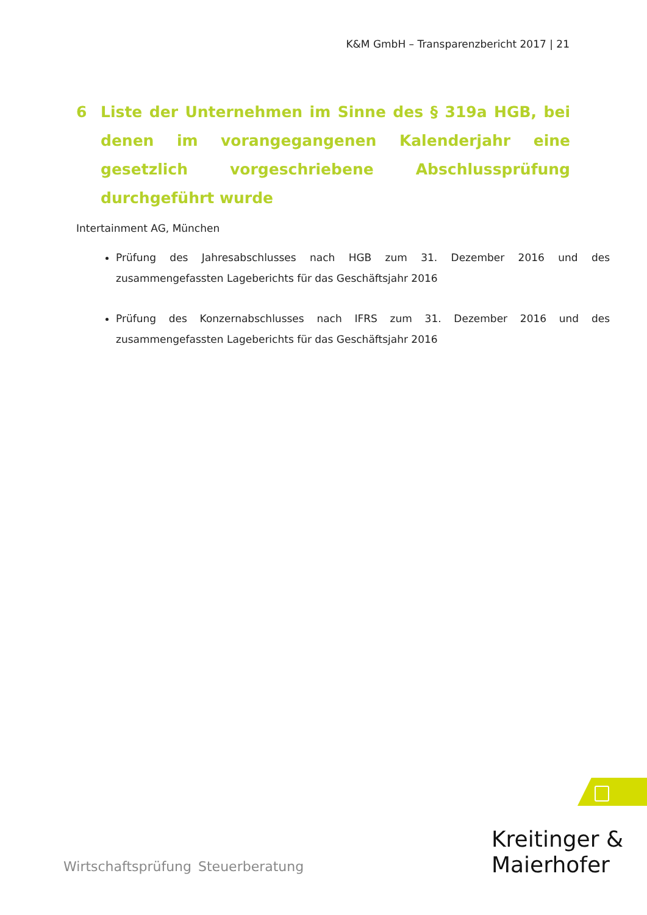K&M GmbH – Transparenzbericht 2017 | 21
6 Liste der Unternehmen im Sinne des § 319a HGB, bei denen im vorangegangenen Kalenderjahr eine gesetzlich vorgeschriebene Abschlussprüfung durchgeführt wurde
Intertainment AG, München
Prüfung des Jahresabschlusses nach HGB zum 31. Dezember 2016 und des zusammengefassten Lageberichts für das Geschäftsjahr 2016
Prüfung des Konzernabschlusses nach IFRS zum 31. Dezember 2016 und des zusammengefassten Lageberichts für das Geschäftsjahr 2016
Kreitinger &
Maierhofer
Wirtschaftsprüfung Steuerberatung